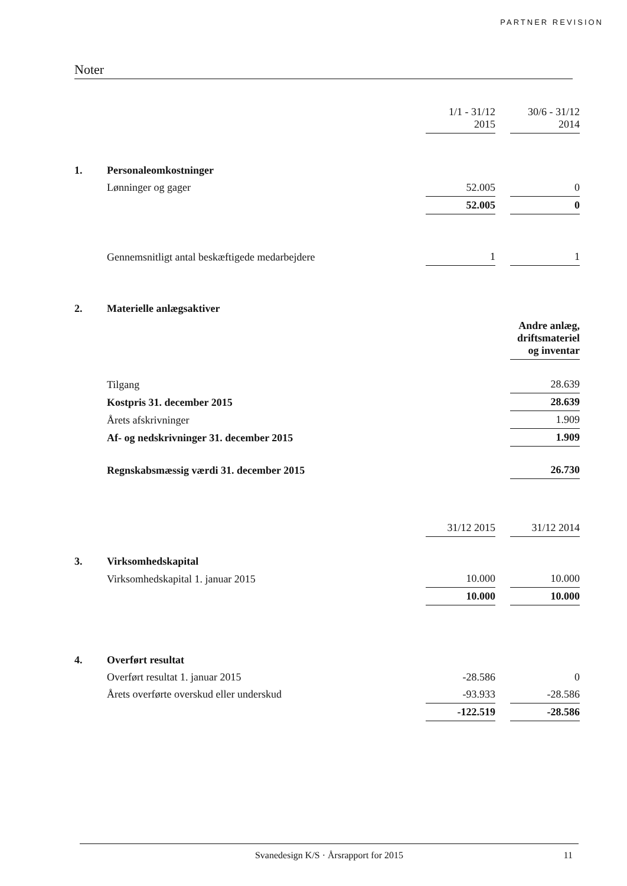PARTNER REVISION
Noter
| | | 1/1 - 31/12 2015 | | 30/6 - 31/12 2014 |
| 1. | Personaleomkostninger | | | |
| | Lønninger og gager | 52.005 | | 0 |
| | | 52.005 | | 0 |
| | Gennemsnitligt antal beskæftigede medarbejdere | 1 | | 1 |
| 2. | Materielle anlægsaktiver | | | |
| | | | | Andre anlæg, driftsmateriel og inventar |
| | Tilgang | | | 28.639 |
| | Kostpris 31. december 2015 | | | 28.639 |
| | Årets afskrivninger | | | 1.909 |
| | Af- og nedskrivninger 31. december 2015 | | | 1.909 |
| | Regnskabsmæssig værdi 31. december 2015 | | | 26.730 |
| | | 31/12 2015 | | 31/12 2014 |
| 3. | Virksomhedskapital | | | |
| | Virksomhedskapital 1. januar 2015 | 10.000 | | 10.000 |
| | | 10.000 | | 10.000 |
| 4. | Overført resultat | | | |
| | Overført resultat 1. januar 2015 | -28.586 | | 0 |
| | Årets overførte overskud eller underskud | -93.933 | | -28.586 |
| | | -122.519 | | -28.586 |
Svanedesign K/S · Årsrapport for 2015
11